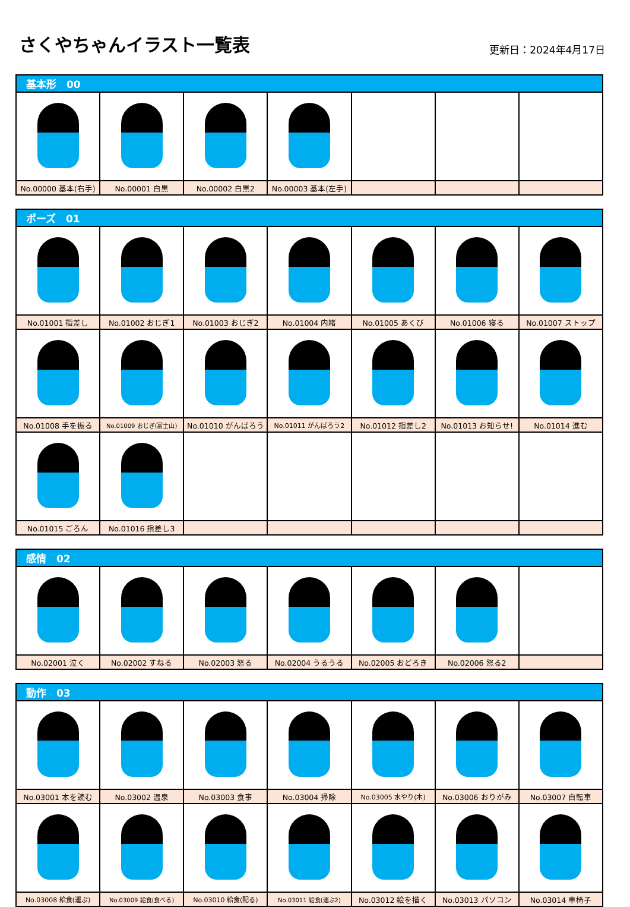さくやちゃんイラスト一覧表
更新日：2024年4月17日
| 基本形 00 | | | | | | |
| --- | --- | --- | --- | --- | --- | --- |
| No.00000 基本(右手) | No.00001 白黒 | No.00002 白黒2 | No.00003 基本(左手) | | | |
| ポーズ 01 | | | | | | |
| --- | --- | --- | --- | --- | --- | --- |
| No.01001 指差し | No.01002 おじぎ1 | No.01003 おじぎ2 | No.01004 内緒 | No.01005 あくび | No.01006 寝る | No.01007 ストップ |
| No.01008 手を振る | No.01009 おじぎ(富士山) | No.01010 がんばろう | No.01011 がんばろう2 | No.01012 指差し2 | No.01013 お知らせ! | No.01014 進む |
| No.01015 ごろん | No.01016 指差し3 | | | | | |
| 感情 02 | | | | | | |
| --- | --- | --- | --- | --- | --- | --- |
| No.02001 泣く | No.02002 すねる | No.02003 怒る | No.02004 うるうる | No.02005 おどろき | No.02006 怒る2 | |
| 動作 03 | | | | | | |
| --- | --- | --- | --- | --- | --- | --- |
| No.03001 本を読む | No.03002 温泉 | No.03003 食事 | No.03004 掃除 | No.03005 水やり(木) | No.03006 おりがみ | No.03007 自転車 |
| No.03008 給食(運ぶ) | No.03009 給食(食べる) | No.03010 給食(配る) | No.03011 給食(運ぶ2) | No.03012 絵を描く | No.03013 パソコン | No.03014 車椅子 |